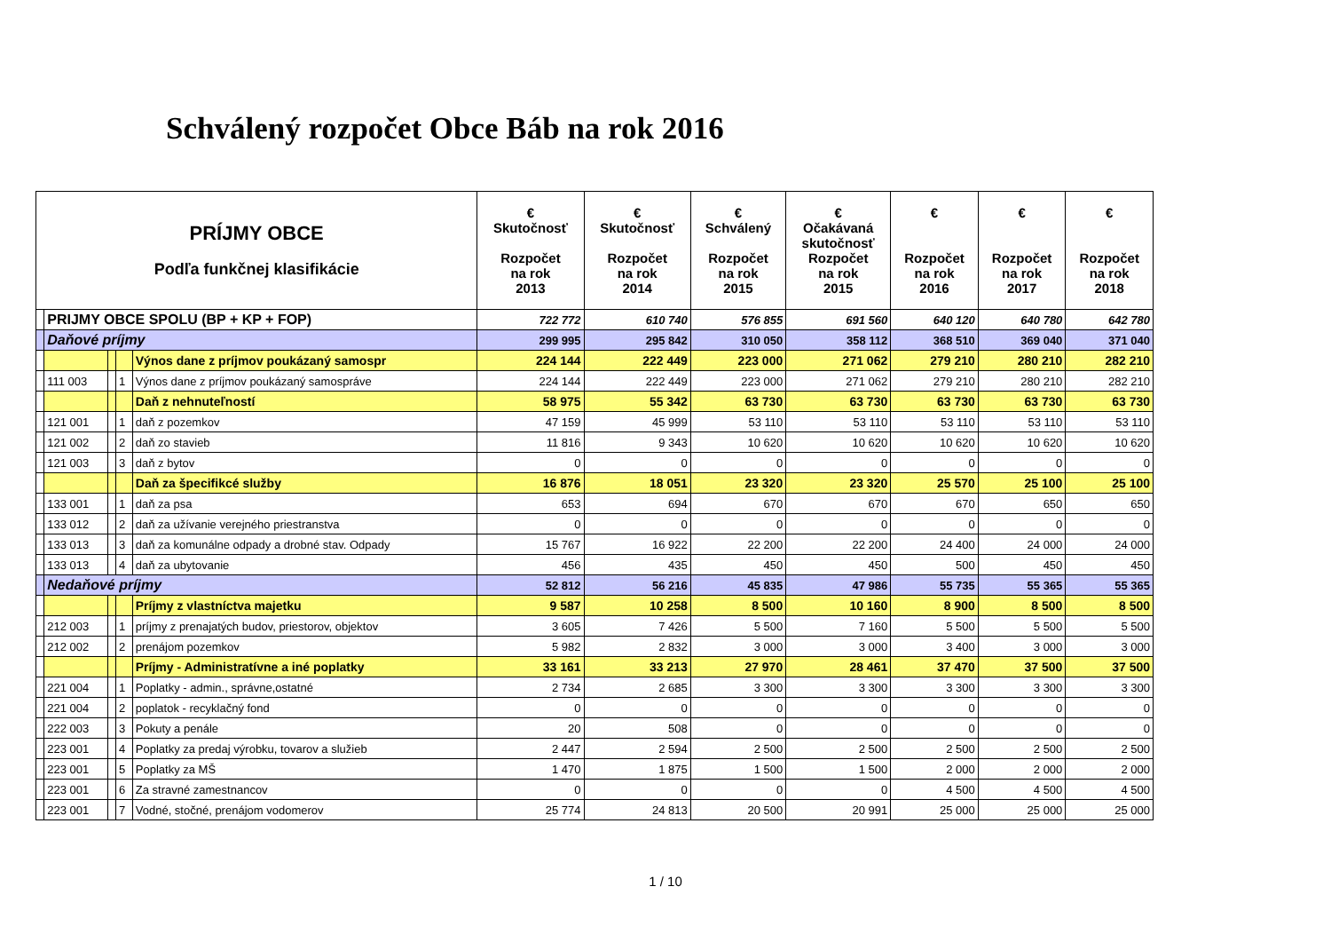Schválený rozpočet Obce Báb na rok 2016
| PRÍJMY OBCE Podľa funkčnej klasifikácie | | | | | € Skutočnosť Rozpočet na rok 2013 | € Skutočnosť Rozpočet na rok 2014 | € Schválený Rozpočet na rok 2015 | € Očakávaná skutočnosť Rozpočet na rok 2015 | € Rozpočet na rok 2016 | € Rozpočet na rok 2017 | € Rozpočet na rok 2018 |
| --- | --- | --- | --- | --- | --- | --- | --- | --- | --- | --- | --- |
| | PRIJMY OBCE SPOLU (BP + KP + FOP) | | | | 722 772 | 610 740 | 576 855 | 691 560 | 640 120 | 640 780 | 642 780 |
| | Daňové príjmy | | | | 299 995 | 295 842 | 310 050 | 358 112 | 368 510 | 369 040 | 371 040 |
| | | | | Výnos dane z príjmov poukázaný samospr | 224 144 | 222 449 | 223 000 | 271 062 | 279 210 | 280 210 | 282 210 |
| | 111 003 | | 1 | Výnos dane z príjmov poukázaný samospráve | 224 144 | 222 449 | 223 000 | 271 062 | 279 210 | 280 210 | 282 210 |
| | | | | Daň z nehnuteľností | 58 975 | 55 342 | 63 730 | 63 730 | 63 730 | 63 730 | 63 730 |
| | 121 001 | | 1 | daň z pozemkov | 47 159 | 45 999 | 53 110 | 53 110 | 53 110 | 53 110 | 53 110 |
| | 121 002 | | 2 | daň zo stavieb | 11 816 | 9 343 | 10 620 | 10 620 | 10 620 | 10 620 | 10 620 |
| | 121 003 | | 3 | daň z bytov | 0 | 0 | 0 | 0 | 0 | 0 | 0 |
| | | | | Daň za špecifikcé služby | 16 876 | 18 051 | 23 320 | 23 320 | 25 570 | 25 100 | 25 100 |
| | 133 001 | | 1 | daň za psa | 653 | 694 | 670 | 670 | 670 | 650 | 650 |
| | 133 012 | | 2 | daň za užívanie verejného priestranstva | 0 | 0 | 0 | 0 | 0 | 0 | 0 |
| | 133 013 | | 3 | daň za komunálne odpady a drobné stav. Odpady | 15 767 | 16 922 | 22 200 | 22 200 | 24 400 | 24 000 | 24 000 |
| | 133 013 | | 4 | daň za ubytovanie | 456 | 435 | 450 | 450 | 500 | 450 | 450 |
| | Nedaňové príjmy | | | | 52 812 | 56 216 | 45 835 | 47 986 | 55 735 | 55 365 | 55 365 |
| | | | | Príjmy z vlastníctva majetku | 9 587 | 10 258 | 8 500 | 10 160 | 8 900 | 8 500 | 8 500 |
| | 212 003 | | 1 | príjmy z prenajatých budov, priestorov, objektov | 3 605 | 7 426 | 5 500 | 7 160 | 5 500 | 5 500 | 5 500 |
| | 212 002 | | 2 | prenájom pozemkov | 5 982 | 2 832 | 3 000 | 3 000 | 3 400 | 3 000 | 3 000 |
| | | | | Príjmy - Administratívne a iné poplatky | 33 161 | 33 213 | 27 970 | 28 461 | 37 470 | 37 500 | 37 500 |
| | 221 004 | | 1 | Poplatky - admin., správne,ostatné | 2 734 | 2 685 | 3 300 | 3 300 | 3 300 | 3 300 | 3 300 |
| | 221 004 | | 2 | poplatok - recyklačný fond | 0 | 0 | 0 | 0 | 0 | 0 | 0 |
| | 222 003 | | 3 | Pokuty a penále | 20 | 508 | 0 | 0 | 0 | 0 | 0 |
| | 223 001 | | 4 | Poplatky za predaj výrobku, tovarov a služieb | 2 447 | 2 594 | 2 500 | 2 500 | 2 500 | 2 500 | 2 500 |
| | 223 001 | | 5 | Poplatky za MŠ | 1 470 | 1 875 | 1 500 | 1 500 | 2 000 | 2 000 | 2 000 |
| | 223 001 | | 6 | Za stravné zamestnancov | 0 | 0 | 0 | 0 | 4 500 | 4 500 | 4 500 |
| | 223 001 | | 7 | Vodné, stočné, prenájom vodomerov | 25 774 | 24 813 | 20 500 | 20 991 | 25 000 | 25 000 | 25 000 |
1 / 10